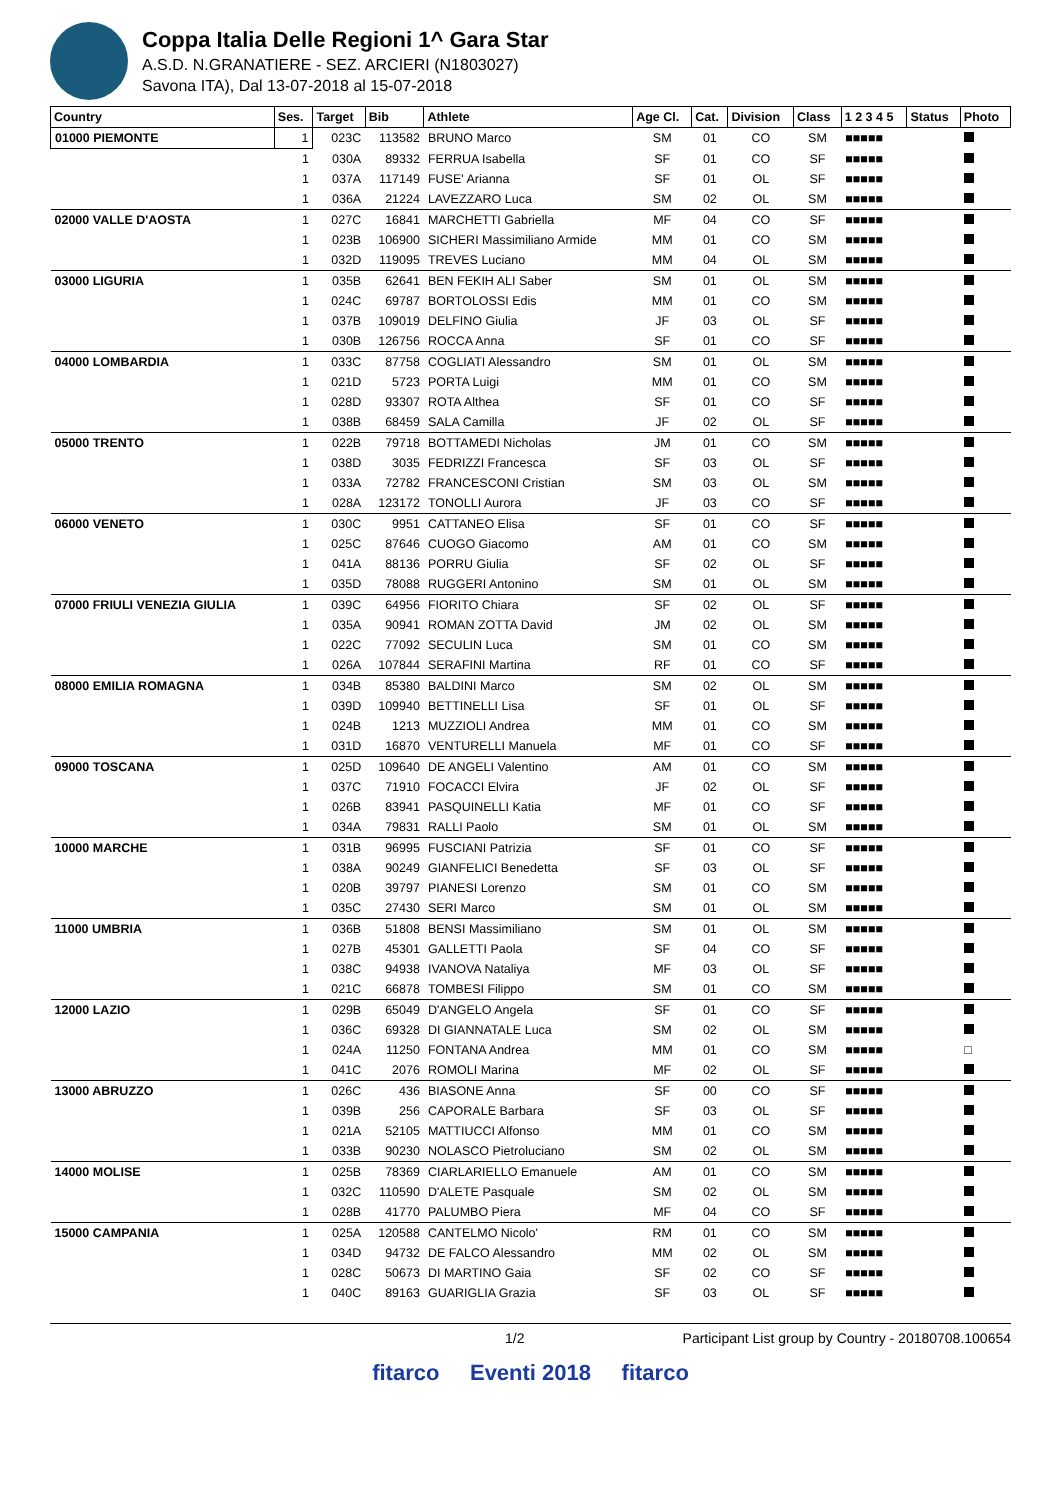Coppa Italia Delle Regioni 1^ Gara Star
A.S.D. N.GRANATIERE - SEZ. ARCIERI (N1803027)
Savona ITA), Dal 13-07-2018 al 15-07-2018
| Country | Ses. | Target | Bib | Athlete | Age Cl. | Cat. | Division | Class | 1 2 3 4 5 | Status | Photo |
| --- | --- | --- | --- | --- | --- | --- | --- | --- | --- | --- | --- |
| 01000 PIEMONTE | 1 | 023C | 113582 | BRUNO Marco | SM | 01 | CO | SM | ■■■■■ | | |
| | 1 | 030A | 89332 | FERRUA Isabella | SF | 01 | CO | SF | ■■■■■ | | |
| | 1 | 037A | 117149 | FUSE' Arianna | SF | 01 | OL | SF | ■■■■■ | | |
| | 1 | 036A | 21224 | LAVEZZARO Luca | SM | 02 | OL | SM | ■■■■■ | | |
| 02000 VALLE D'AOSTA | 1 | 027C | 16841 | MARCHETTI Gabriella | MF | 04 | CO | SF | ■■■■■ | | |
| | 1 | 023B | 106900 | SICHERI Massimiliano Armide | MM | 01 | CO | SM | ■■■■■ | | |
| | 1 | 032D | 119095 | TREVES Luciano | MM | 04 | OL | SM | ■■■■■ | | |
| 03000 LIGURIA | 1 | 035B | 62641 | BEN FEKIH ALI Saber | SM | 01 | OL | SM | ■■■■■ | | |
| | 1 | 024C | 69787 | BORTOLOSSI Edis | MM | 01 | CO | SM | ■■■■■ | | |
| | 1 | 037B | 109019 | DELFINO Giulia | JF | 03 | OL | SF | ■■■■■ | | |
| | 1 | 030B | 126756 | ROCCA Anna | SF | 01 | CO | SF | ■■■■■ | | |
| 04000 LOMBARDIA | 1 | 033C | 87758 | COGLIATI Alessandro | SM | 01 | OL | SM | ■■■■■ | | |
| | 1 | 021D | 5723 | PORTA Luigi | MM | 01 | CO | SM | ■■■■■ | | |
| | 1 | 028D | 93307 | ROTA Althea | SF | 01 | CO | SF | ■■■■■ | | |
| | 1 | 038B | 68459 | SALA Camilla | JF | 02 | OL | SF | ■■■■■ | | |
| 05000 TRENTO | 1 | 022B | 79718 | BOTTAMEDI Nicholas | JM | 01 | CO | SM | ■■■■■ | | |
| | 1 | 038D | 3035 | FEDRIZZI Francesca | SF | 03 | OL | SF | ■■■■■ | | |
| | 1 | 033A | 72782 | FRANCESCONI Cristian | SM | 03 | OL | SM | ■■■■■ | | |
| | 1 | 028A | 123172 | TONOLLI Aurora | JF | 03 | CO | SF | ■■■■■ | | |
| 06000 VENETO | 1 | 030C | 9951 | CATTANEO Elisa | SF | 01 | CO | SF | ■■■■■ | | |
| | 1 | 025C | 87646 | CUOGO Giacomo | AM | 01 | CO | SM | ■■■■■ | | |
| | 1 | 041A | 88136 | PORRU Giulia | SF | 02 | OL | SF | ■■■■■ | | |
| | 1 | 035D | 78088 | RUGGERI Antonino | SM | 01 | OL | SM | ■■■■■ | | |
| 07000 FRIULI VENEZIA GIULIA | 1 | 039C | 64956 | FIORITO Chiara | SF | 02 | OL | SF | ■■■■■ | | |
| | 1 | 035A | 90941 | ROMAN ZOTTA David | JM | 02 | OL | SM | ■■■■■ | | |
| | 1 | 022C | 77092 | SECULIN Luca | SM | 01 | CO | SM | ■■■■■ | | |
| | 1 | 026A | 107844 | SERAFINI Martina | RF | 01 | CO | SF | ■■■■■ | | |
| 08000 EMILIA ROMAGNA | 1 | 034B | 85380 | BALDINI Marco | SM | 02 | OL | SM | ■■■■■ | | |
| | 1 | 039D | 109940 | BETTINELLI Lisa | SF | 01 | OL | SF | ■■■■■ | | |
| | 1 | 024B | 1213 | MUZZIOLI Andrea | MM | 01 | CO | SM | ■■■■■ | | |
| | 1 | 031D | 16870 | VENTURELLI Manuela | MF | 01 | CO | SF | ■■■■■ | | |
| 09000 TOSCANA | 1 | 025D | 109640 | DE ANGELI Valentino | AM | 01 | CO | SM | ■■■■■ | | |
| | 1 | 037C | 71910 | FOCACCI Elvira | JF | 02 | OL | SF | ■■■■■ | | |
| | 1 | 026B | 83941 | PASQUINELLI Katia | MF | 01 | CO | SF | ■■■■■ | | |
| | 1 | 034A | 79831 | RALLI Paolo | SM | 01 | OL | SM | ■■■■■ | | |
| 10000 MARCHE | 1 | 031B | 96995 | FUSCIANI Patrizia | SF | 01 | CO | SF | ■■■■■ | | |
| | 1 | 038A | 90249 | GIANFELICI Benedetta | SF | 03 | OL | SF | ■■■■■ | | |
| | 1 | 020B | 39797 | PIANESI Lorenzo | SM | 01 | CO | SM | ■■■■■ | | |
| | 1 | 035C | 27430 | SERI Marco | SM | 01 | OL | SM | ■■■■■ | | |
| 11000 UMBRIA | 1 | 036B | 51808 | BENSI Massimiliano | SM | 01 | OL | SM | ■■■■■ | | |
| | 1 | 027B | 45301 | GALLETTI Paola | SF | 04 | CO | SF | ■■■■■ | | |
| | 1 | 038C | 94938 | IVANOVA Nataliya | MF | 03 | OL | SF | ■■■■■ | | |
| | 1 | 021C | 66878 | TOMBESI Filippo | SM | 01 | CO | SM | ■■■■■ | | |
| 12000 LAZIO | 1 | 029B | 65049 | D'ANGELO Angela | SF | 01 | CO | SF | ■■■■■ | | |
| | 1 | 036C | 69328 | DI GIANNATALE Luca | SM | 02 | OL | SM | ■■■■■ | | |
| | 1 | 024A | 11250 | FONTANA Andrea | MM | 01 | CO | SM | ■■■■■ | | □ |
| | 1 | 041C | 2076 | ROMOLI Marina | MF | 02 | OL | SF | ■■■■■ | | |
| 13000 ABRUZZO | 1 | 026C | 436 | BIASONE Anna | SF | 00 | CO | SF | ■■■■■ | | |
| | 1 | 039B | 256 | CAPORALE Barbara | SF | 03 | OL | SF | ■■■■■ | | |
| | 1 | 021A | 52105 | MATTIUCCI Alfonso | MM | 01 | CO | SM | ■■■■■ | | |
| | 1 | 033B | 90230 | NOLASCO Pietroluciano | SM | 02 | OL | SM | ■■■■■ | | |
| 14000 MOLISE | 1 | 025B | 78369 | CIARLARIELLO Emanuele | AM | 01 | CO | SM | ■■■■■ | | |
| | 1 | 032C | 110590 | D'ALETE Pasquale | SM | 02 | OL | SM | ■■■■■ | | |
| | 1 | 028B | 41770 | PALUMBO Piera | MF | 04 | CO | SF | ■■■■■ | | |
| 15000 CAMPANIA | 1 | 025A | 120588 | CANTELMO Nicolo' | RM | 01 | CO | SM | ■■■■■ | | |
| | 1 | 034D | 94732 | DE FALCO Alessandro | MM | 02 | OL | SM | ■■■■■ | | |
| | 1 | 028C | 50673 | DI MARTINO Gaia | SF | 02 | CO | SF | ■■■■■ | | |
| | 1 | 040C | 89163 | GUARIGLIA Grazia | SF | 03 | OL | SF | ■■■■■ | | |
1/2 Participant List group by Country - 20180708.100654
fitarco Eventi 2018 fitarco